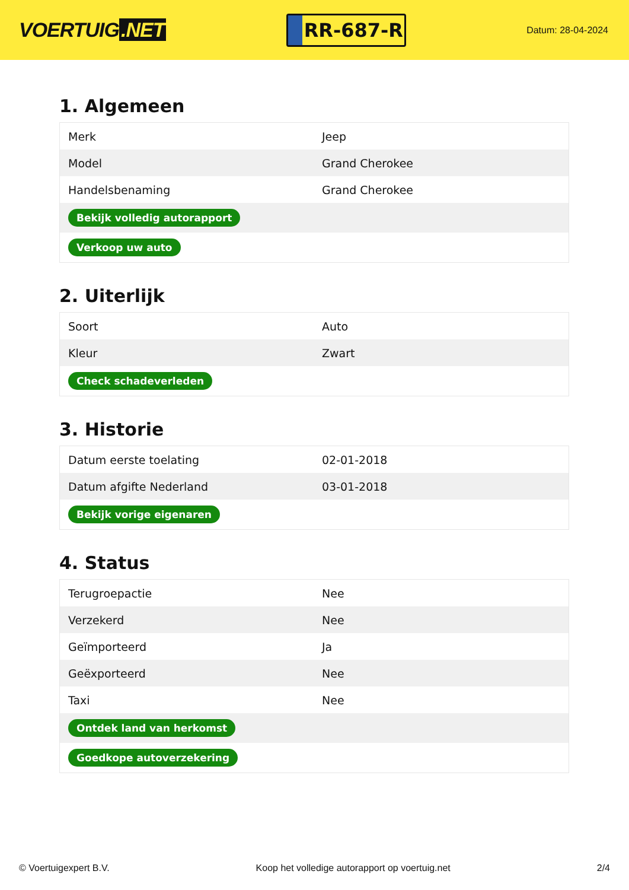VOERTUIG.NET
RR-687-R
Datum: 28-04-2024
1. Algemeen
| Merk | Jeep |
| Model | Grand Cherokee |
| Handelsbenaming | Grand Cherokee |
| Bekijk volledig autorapport | |
| Verkoop uw auto | |
2. Uiterlijk
| Soort | Auto |
| Kleur | Zwart |
| Check schadeverleden | |
3. Historie
| Datum eerste toelating | 02-01-2018 |
| Datum afgifte Nederland | 03-01-2018 |
| Bekijk vorige eigenaren | |
4. Status
| Terugroepactie | Nee |
| Verzekerd | Nee |
| Geïmporteerd | Ja |
| Geëxporteerd | Nee |
| Taxi | Nee |
| Ontdek land van herkomst | |
| Goedkope autoverzekering | |
© Voertuigexpert B.V. Koop het volledige autorapport op voertuig.net 2/4